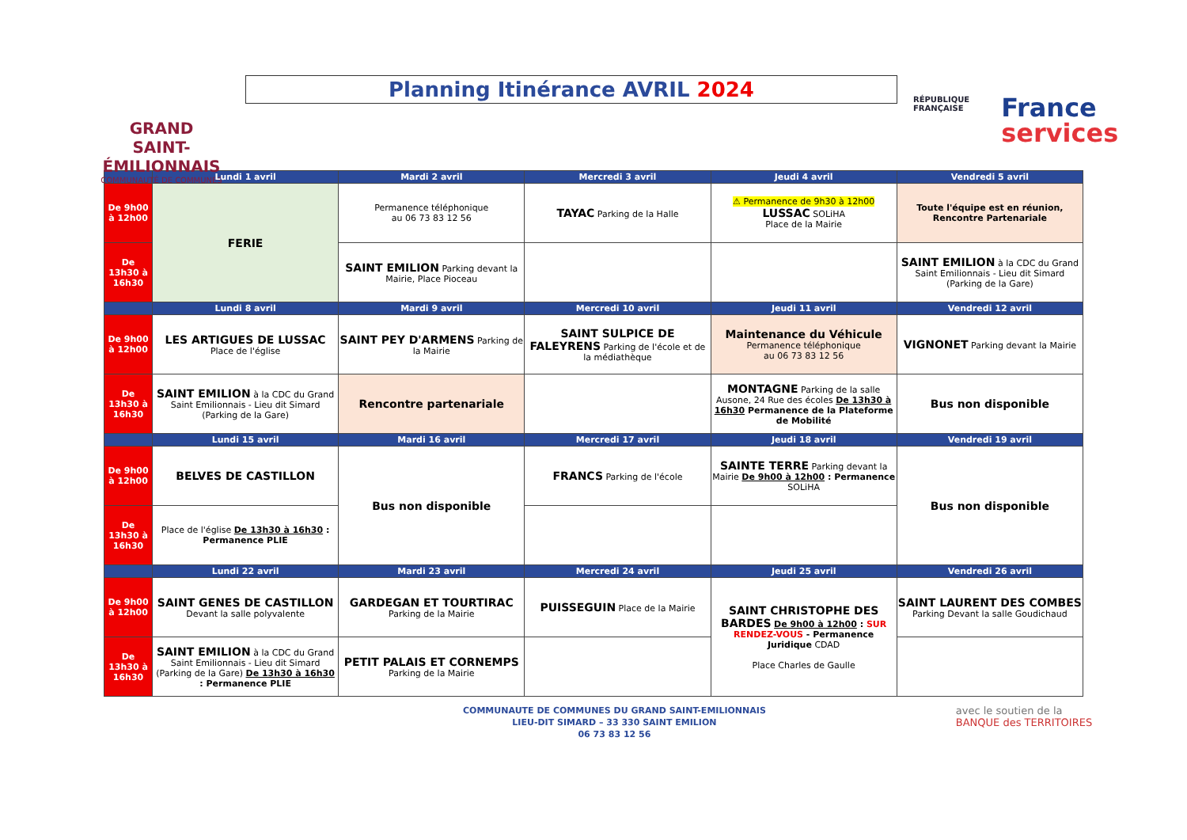GRAND
SAINT-ÉMILIONNAIS
COMMUNAUTÉ DE COMMUNES
Planning Itinérance AVRIL 2024
RÉPUBLIQUE
FRANÇAISE
France
services
| | Lundi 1 avril | Mardi 2 avril | Mercredi 3 avril | Jeudi 4 avril | Vendredi 5 avril |
| --- | --- | --- | --- | --- | --- |
| De 9h00 à 12h00 | FERIE | Permanence téléphonique au 06 73 83 12 56 | TAYAC Parking de la Halle | ⚠ Permanence de 9h30 à 12h00 LUSSAC SOLiHA Place de la Mairie | Toute l'équipe est en réunion, Rencontre Partenariale |
| De 13h30 à 16h30 | | SAINT EMILION Parking devant la Mairie, Place Pioceau | | | SAINT EMILION à la CDC du Grand Saint Emilionnais - Lieu dit Simard (Parking de la Gare) |
| | Lundi 8 avril | Mardi 9 avril | Mercredi 10 avril | Jeudi 11 avril | Vendredi 12 avril |
| De 9h00 à 12h00 | LES ARTIGUES DE LUSSAC Place de l'église | SAINT PEY D'ARMENS Parking de la Mairie | SAINT SULPICE DE FALEYRENS Parking de l'école et de la médiathèque | Maintenance du Véhicule Permanence téléphonique au 06 73 83 12 56 | VIGNONET Parking devant la Mairie |
| De 13h30 à 16h30 | SAINT EMILION à la CDC du Grand Saint Emilionnais - Lieu dit Simard (Parking de la Gare) | Rencontre partenariale | | MONTAGNE Parking de la salle Ausone, 24 Rue des écoles De 13h30 à 16h30 Permanence de la Plateforme de Mobilité | Bus non disponible |
| | Lundi 15 avril | Mardi 16 avril | Mercredi 17 avril | Jeudi 18 avril | Vendredi 19 avril |
| De 9h00 à 12h00 | BELVES DE CASTILLON | Bus non disponible | FRANCS Parking de l'école | SAINTE TERRE Parking devant la Mairie De 9h00 à 12h00 : Permanence SOLiHA | Bus non disponible |
| De 13h30 à 16h30 | Place de l'église De 13h30 à 16h30 : Permanence PLIE | | | | |
| | Lundi 22 avril | Mardi 23 avril | Mercredi 24 avril | Jeudi 25 avril | Vendredi 26 avril |
| De 9h00 à 12h00 | SAINT GENES DE CASTILLON Devant la salle polyvalente | GARDEGAN ET TOURTIRAC Parking de la Mairie | PUISSEGUIN Place de la Mairie | SAINT CHRISTOPHE DES BARDES De 9h00 à 12h00 : SUR RENDEZ-VOUS - Permanence Juridique CDAD Place Charles de Gaulle | SAINT LAURENT DES COMBES Parking Devant la salle Goudichaud |
| De 13h30 à 16h30 | SAINT EMILION à la CDC du Grand Saint Emilionnais - Lieu dit Simard (Parking de la Gare) De 13h30 à 16h30 : Permanence PLIE | PETIT PALAIS ET CORNEMPS Parking de la Mairie | | | |
COMMUNAUTE DE COMMUNES DU GRAND SAINT-EMILIONNAIS
LIEU-DIT SIMARD – 33 330 SAINT EMILION
06 73 83 12 56
avec le soutien de la
BANQUE des TERRITOIRES